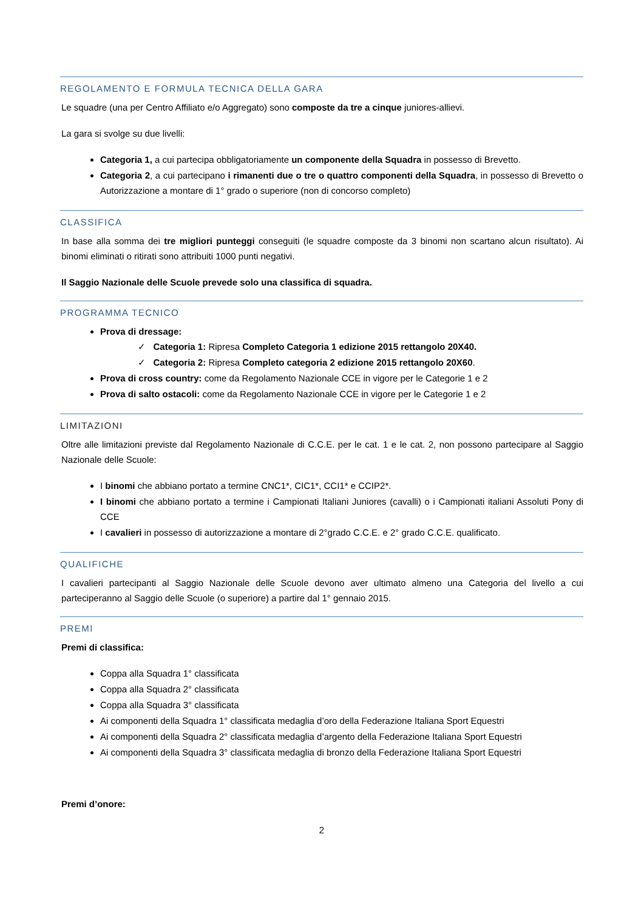REGOLAMENTO E FORMULA TECNICA DELLA GARA
Le squadre (una per Centro Affiliato e/o Aggregato) sono composte da tre a cinque juniores-allievi.
La gara si svolge su due livelli:
Categoria 1, a cui partecipa obbligatoriamente un componente della Squadra in possesso di Brevetto.
Categoria 2, a cui partecipano i rimanenti due o tre o quattro componenti della Squadra, in possesso di Brevetto o Autorizzazione a montare di 1° grado o superiore (non di concorso completo)
CLASSIFICA
In base alla somma dei tre migliori punteggi conseguiti (le squadre composte da 3 binomi non scartano alcun risultato). Ai binomi eliminati o ritirati sono attribuiti 1000 punti negativi.
Il Saggio Nazionale delle Scuole prevede solo una classifica di squadra.
PROGRAMMA TECNICO
Prova di dressage:
✓ Categoria 1: Ripresa Completo Categoria 1 edizione 2015 rettangolo 20X40.
✓ Categoria 2: Ripresa Completo categoria 2 edizione 2015 rettangolo 20X60.
Prova di cross country: come da Regolamento Nazionale CCE in vigore per le Categorie 1 e 2
Prova di salto ostacoli: come da Regolamento Nazionale CCE in vigore per le Categorie 1 e 2
LIMITAZIONI
Oltre alle limitazioni previste dal Regolamento Nazionale di C.C.E. per le cat. 1 e le cat. 2, non possono partecipare al Saggio Nazionale delle Scuole:
I binomi che abbiano portato a termine CNC1*, CIC1*, CCI1* e CCIP2*.
I binomi che abbiano portato a termine i Campionati Italiani Juniores (cavalli) o i Campionati italiani Assoluti Pony di CCE
I cavalieri in possesso di autorizzazione a montare di 2°grado C.C.E. e 2° grado C.C.E. qualificato.
QUALIFICHE
I cavalieri partecipanti al Saggio Nazionale delle Scuole devono aver ultimato almeno una Categoria del livello a cui parteciperanno al Saggio delle Scuole (o superiore) a partire dal 1° gennaio 2015.
PREMI
Premi di classifica:
Coppa alla Squadra 1° classificata
Coppa alla Squadra 2° classificata
Coppa alla Squadra 3° classificata
Ai componenti della Squadra 1° classificata medaglia d’oro della Federazione Italiana Sport Equestri
Ai componenti della Squadra 2° classificata medaglia d’argento della Federazione Italiana Sport Equestri
Ai componenti della Squadra 3° classificata medaglia di bronzo della Federazione Italiana Sport Equestri
Premi d’onore:
2